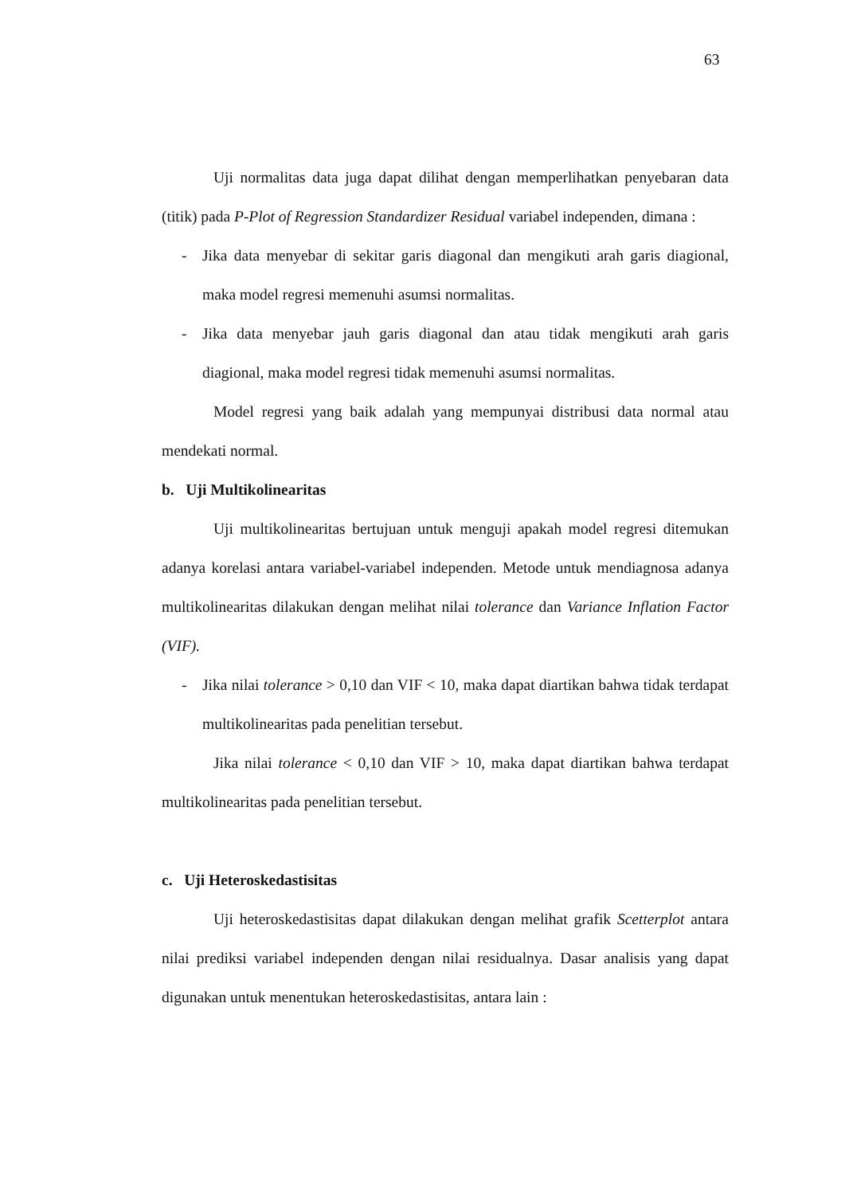63
Uji normalitas data juga dapat dilihat dengan memperlihatkan penyebaran data (titik) pada P-Plot of Regression Standardizer Residual variabel independen, dimana :
- Jika data menyebar di sekitar garis diagonal dan mengikuti arah garis diagional, maka model regresi memenuhi asumsi normalitas.
- Jika data menyebar jauh garis diagonal dan atau tidak mengikuti arah garis diagional, maka model regresi tidak memenuhi asumsi normalitas.
Model regresi yang baik adalah yang mempunyai distribusi data normal atau mendekati normal.
b. Uji Multikolinearitas
Uji multikolinearitas bertujuan untuk menguji apakah model regresi ditemukan adanya korelasi antara variabel-variabel independen. Metode untuk mendiagnosa adanya multikolinearitas dilakukan dengan melihat nilai tolerance dan Variance Inflation Factor (VIF).
- Jika nilai tolerance > 0,10 dan VIF < 10, maka dapat diartikan bahwa tidak terdapat multikolinearitas pada penelitian tersebut.
Jika nilai tolerance < 0,10 dan VIF > 10, maka dapat diartikan bahwa terdapat multikolinearitas pada penelitian tersebut.
c. Uji Heteroskedastisitas
Uji heteroskedastisitas dapat dilakukan dengan melihat grafik Scetterplot antara nilai prediksi variabel independen dengan nilai residualnya. Dasar analisis yang dapat digunakan untuk menentukan heteroskedastisitas, antara lain :